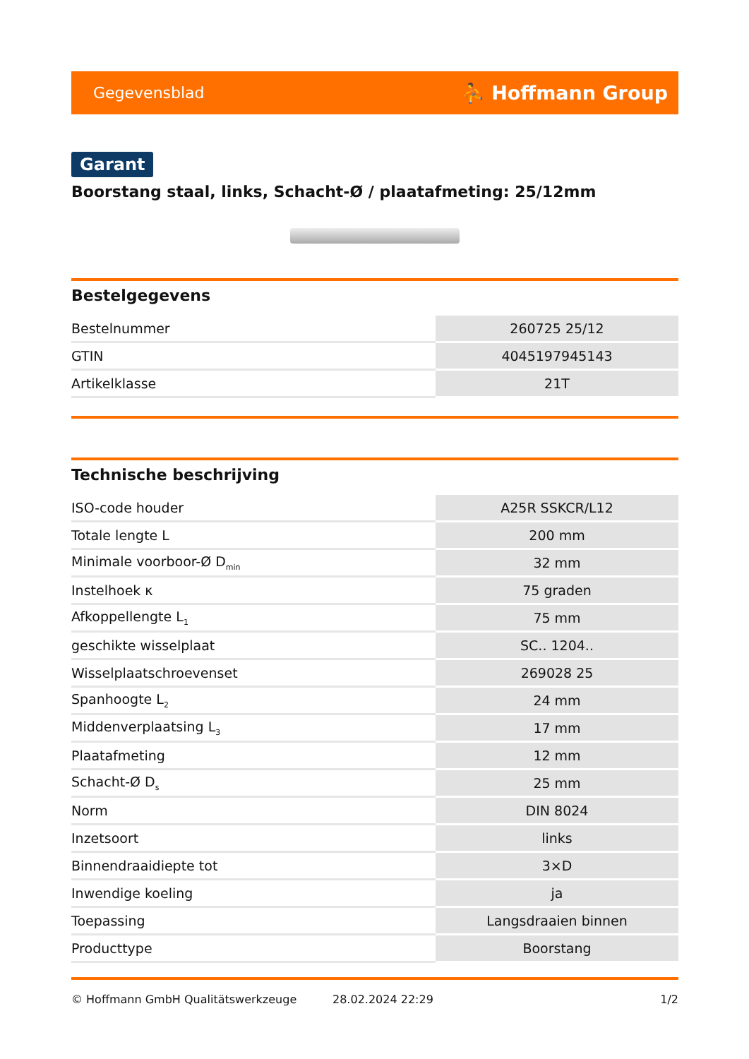Gegevensblad ⛹ Hoffmann Group
Garant
Boorstang staal, links, Schacht-Ø / plaatafmeting: 25/12mm
Bestelgegevens
| Bestelnummer | 260725 25/12 |
| GTIN | 4045197945143 |
| Artikelklasse | 21T |
Technische beschrijving
| ISO-code houder | A25R SSKCR/L12 |
| Totale lengte L | 200 mm |
| Minimale voorboor-Ø D<sub>min</sub> | 32 mm |
| Instelhoek κ | 75 graden |
| Afkoppellengte L<sub>1</sub> | 75 mm |
| geschikte wisselplaat | SC.. 1204.. |
| Wisselplaatschroevenset | 269028 25 |
| Spanhoogte L<sub>2</sub> | 24 mm |
| Middenverplaatsing L<sub>3</sub> | 17 mm |
| Plaatafmeting | 12 mm |
| Schacht-Ø D<sub>s</sub> | 25 mm |
| Norm | DIN 8024 |
| Inzetsoort | links |
| Binnendraaidiepte tot | 3×D |
| Inwendige koeling | ja |
| Toepassing | Langsdraaien binnen |
| Producttype | Boorstang |
© Hoffmann GmbH Qualitätswerkzeuge 28.02.2024 22:29 1/2